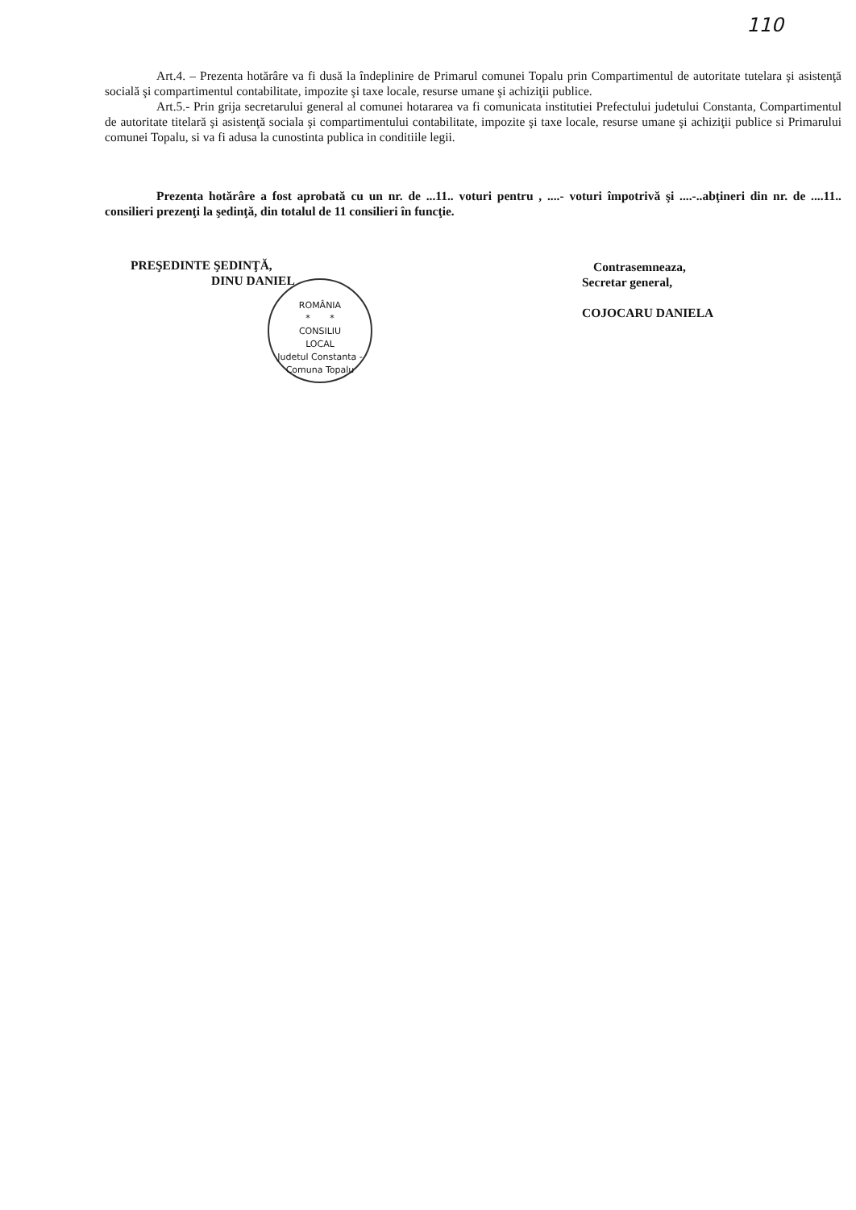110
Art.4. – Prezenta hotărâre va fi dusă la îndeplinire de Primarul comunei Topalu prin Compartimentul de autoritate tutelara şi asistenţă socială şi compartimentul contabilitate, impozite şi taxe locale, resurse umane şi achiziţii publice.
Art.5.- Prin grija secretarului general al comunei hotararea va fi comunicata institutiei Prefectului judetului Constanta, Compartimentul de autoritate titelară şi asistenţă sociala şi compartimentului contabilitate, impozite şi taxe locale, resurse umane şi achiziţii publice si Primarului comunei Topalu, si va fi adusa la cunostinta publica in conditiile legii.
Prezenta hotărâre a fost aprobată cu un nr. de ...11.. voturi pentru , ....- voturi împotrivă şi ....-..abţineri din nr. de ....11.. consilieri prezenţi la şedinţă, din totalul de 11 consilieri în funcţie.
PREŞEDINTE ŞEDINŢĂ,
DINU DANIEL
ROMÂNIA
* *
CONSILIU
LOCAL
Judetul Constanta - Comuna Topalu
Contrasemneaza,
Secretar general,
COJOCARU DANIELA